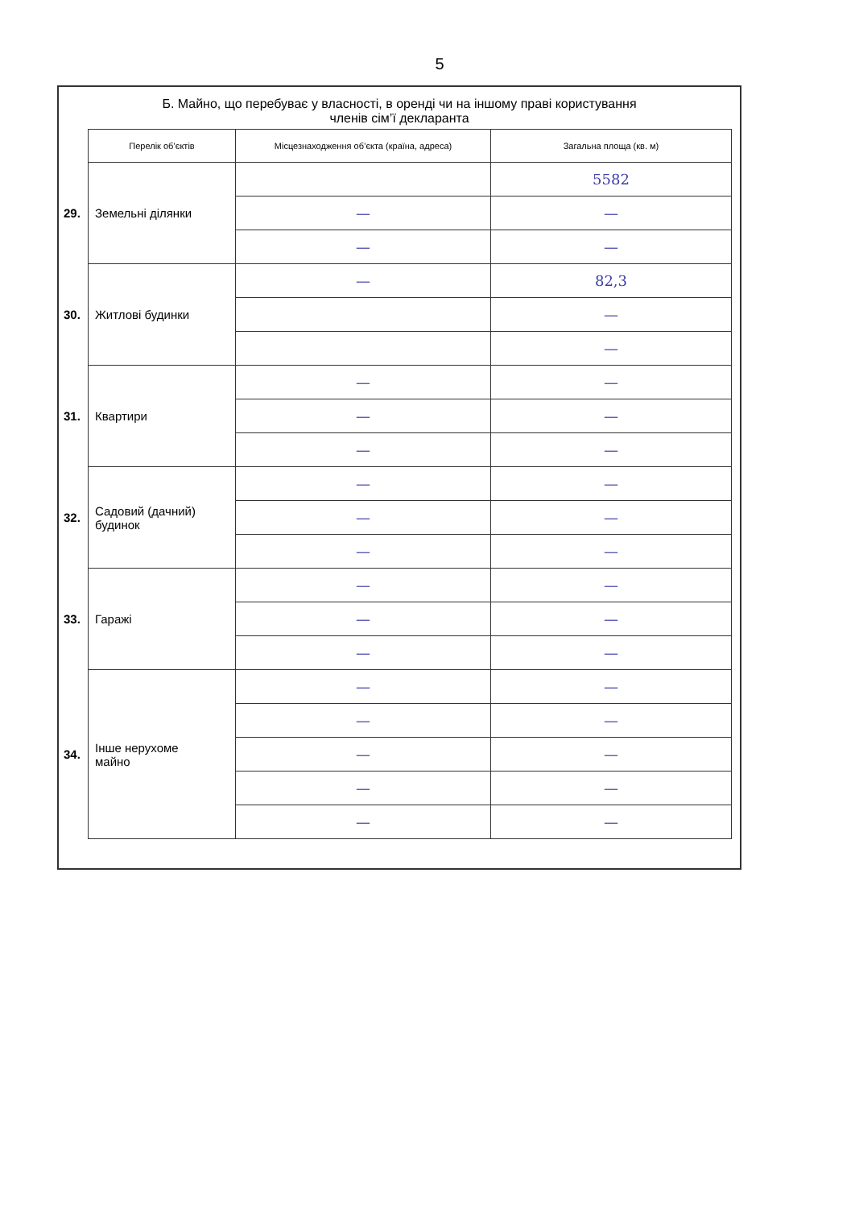5
Б. Майно, що перебуває у власності, в оренді чи на іншому праві користування
членів сім’ї декларанта
| | Перелік об’єктів | Місцезнаходження об’єкта (країна, адреса) | Загальна площа (кв. м) |
| 29. | Земельні ділянки | | 5582 |
| | | — | — |
| | | — | — |
| 30. | Житлові будинки | — | 82,3 |
| | | | — |
| | | | — |
| 31. | Квартири | — | — |
| | | — | — |
| | | — | — |
| 32. | Садовий (дачний) будинок | — | — |
| | | — | — |
| | | — | — |
| 33. | Гаражі | — | — |
| | | — | — |
| | | — | — |
| 34. | Інше нерухоме майно | — | — |
| | | — | — |
| | | — | — |
| | | — | — |
| | | — | — |